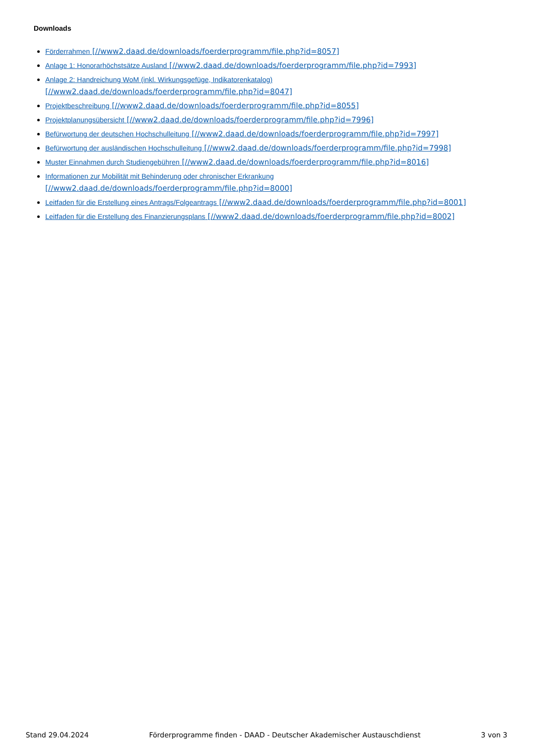Downloads
Förderrahmen [//www2.daad.de/downloads/foerderprogramm/file.php?id=8057]
Anlage 1: Honorarhöchstsätze Ausland [//www2.daad.de/downloads/foerderprogramm/file.php?id=7993]
Anlage 2: Handreichung WoM (inkl. Wirkungsgefüge, Indikatorenkatalog)
[//www2.daad.de/downloads/foerderprogramm/file.php?id=8047]
Projektbeschreibung [//www2.daad.de/downloads/foerderprogramm/file.php?id=8055]
Projektplanungsübersicht [//www2.daad.de/downloads/foerderprogramm/file.php?id=7996]
Befürwortung der deutschen Hochschulleitung [//www2.daad.de/downloads/foerderprogramm/file.php?id=7997]
Befürwortung der ausländischen Hochschulleitung [//www2.daad.de/downloads/foerderprogramm/file.php?id=7998]
Muster Einnahmen durch Studiengebühren [//www2.daad.de/downloads/foerderprogramm/file.php?id=8016]
Informationen zur Mobilität mit Behinderung oder chronischer Erkrankung
[//www2.daad.de/downloads/foerderprogramm/file.php?id=8000]
Leitfaden für die Erstellung eines Antrags/Folgeantrags [//www2.daad.de/downloads/foerderprogramm/file.php?id=8001]
Leitfaden für die Erstellung des Finanzierungsplans [//www2.daad.de/downloads/foerderprogramm/file.php?id=8002]
Stand 29.04.2024 Förderprogramme finden - DAAD - Deutscher Akademischer Austauschdienst 3 von 3